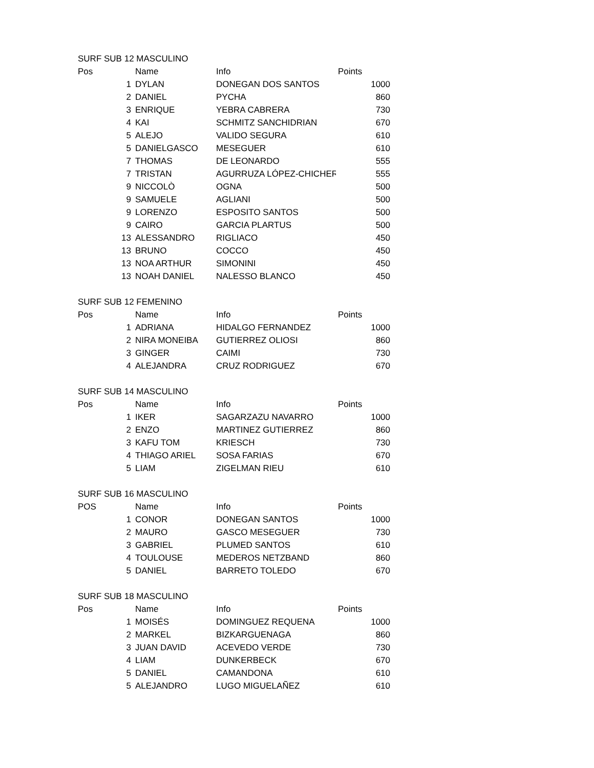| SURF SUB 12 MASCULINO | | | |
| Pos | Name | Info | Points |
| 1 | DYLAN | DONEGAN DOS SANTOS | 1000 |
| 2 | DANIEL | PYCHA | 860 |
| 3 | ENRIQUE | YEBRA CABRERA | 730 |
| 4 | KAI | SCHMITZ SANCHIDRIAN | 670 |
| 5 | ALEJO | VALIDO SEGURA | 610 |
| 5 | DANIELGASCO | MESEGUER | 610 |
| 7 | THOMAS | DE LEONARDO | 555 |
| 7 | TRISTAN | AGURRUZA LÓPEZ-CHICHERI | 555 |
| 9 | NICCOLÒ | OGNA | 500 |
| 9 | SAMUELE | AGLIANI | 500 |
| 9 | LORENZO | ESPOSITO SANTOS | 500 |
| 9 | CAIRO | GARCIA PLARTUS | 500 |
| 13 | ALESSANDRO | RIGLIACO | 450 |
| 13 | BRUNO | COCCO | 450 |
| 13 | NOA ARTHUR | SIMONINI | 450 |
| 13 | NOAH DANIEL | NALESSO BLANCO | 450 |
| SURF SUB 12 FEMENINO | | | |
| Pos | Name | Info | Points |
| 1 | ADRIANA | HIDALGO FERNANDEZ | 1000 |
| 2 | NIRA MONEIBA | GUTIERREZ OLIOSI | 860 |
| 3 | GINGER | CAIMI | 730 |
| 4 | ALEJANDRA | CRUZ RODRIGUEZ | 670 |
| SURF SUB 14 MASCULINO | | | |
| Pos | Name | Info | Points |
| 1 | IKER | SAGARZAZU NAVARRO | 1000 |
| 2 | ENZO | MARTINEZ GUTIERREZ | 860 |
| 3 | KAFU TOM | KRIESCH | 730 |
| 4 | THIAGO ARIEL | SOSA FARIAS | 670 |
| 5 | LIAM | ZIGELMAN RIEU | 610 |
| SURF SUB 16 MASCULINO | | | |
| POS | Name | Info | Points |
| 1 | CONOR | DONEGAN SANTOS | 1000 |
| 2 | MAURO | GASCO MESEGUER | 730 |
| 3 | GABRIEL | PLUMED SANTOS | 610 |
| 4 | TOULOUSE | MEDEROS NETZBAND | 860 |
| 5 | DANIEL | BARRETO TOLEDO | 670 |
| SURF SUB 18 MASCULINO | | | |
| Pos | Name | Info | Points |
| 1 | MOISÉS | DOMINGUEZ REQUENA | 1000 |
| 2 | MARKEL | BIZKARGUENAGA | 860 |
| 3 | JUAN DAVID | ACEVEDO VERDE | 730 |
| 4 | LIAM | DUNKERBECK | 670 |
| 5 | DANIEL | CAMANDONA | 610 |
| 5 | ALEJANDRO | LUGO MIGUELAÑEZ | 610 |